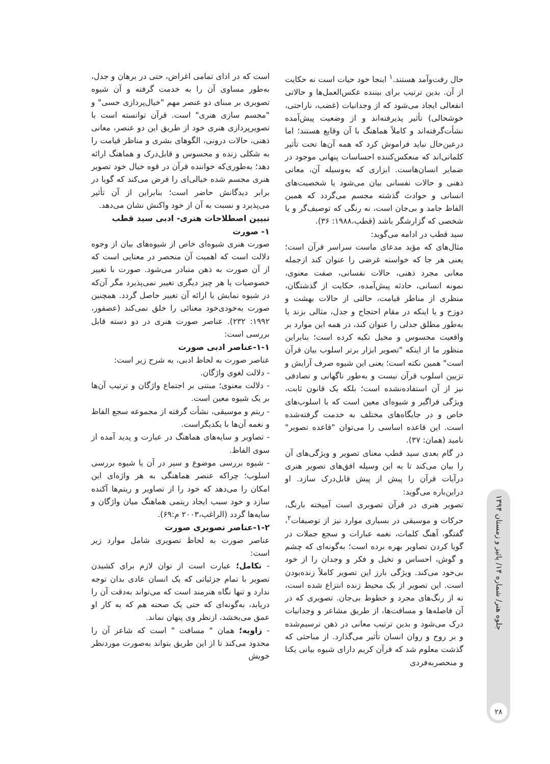حال رفت‌وآمد هستند.<sup>۱</sup> اینجا خود حیات است نه حکایت از آن. بدین ترتیب برای بیننده عکس‌العمل‌ها و حالاتی انفعالی ایجاد می‌شود که از وجدانیات (غضب، ناراحتی، خوشحالی) تأثیر پذیرفته‌اند و از وضعیت پیش‌آمده نشأت‌گرفته‌اند و کاملاً هماهنگ با آن وقایع هستند؛ اما درعین‌حال نباید فراموش کرد که همه آن‌ها تحت تأثیر کلماتی‌اند که منعکس‌کننده احساسات پنهانی موجود در ضمایر انسان‌هاست. ابزاری که به‌وسیله آن، معانی ذهنی و حالات نفسانی بیان می‌شود یا شخصیت‌های انسانی و حوادث گذشته مجسم می‌گردد که همین الفاظ جامد و بی‌جان است، نه رنگی که توصیف‌گر و یا شخصی که گزارشگر باشد (قطب،۱۹۸۸: ۳۶).
سید قطب در ادامه می‌گوید:
مثال‌های که مؤید مدعای ماست سراسر قرآن است؛ یعنی هر جا که خواسته غرضی را عنوان کند ازجمله معانی مجرد ذهنی، حالات نفسانی، صفت معنوی، نمونه انسانی، حادثه پیش‌آمده، حکایت از گذشتگان، منظری از مناظر قیامت، حالتی از حالات بهشت و دوزخ و یا اینکه در مقام احتجاج و جدل، مثالی بزند یا به‌طور مطلق جدلی را عنوان کند، در همه این موارد بر واقعیت محسوس و مخیل تکیه کرده است؛ بنابراین منظور ما از اینکه "تصویر ابزار برتر اسلوب بیان قرآن است" همین نکته است؛ یعنی این شیوه صرف آرایش و تزیین اسلوب قرآن نیست و به‌طور ناگهانی و تصادفی نیز از آن استفاده‌نشده است؛ بلکه یک قانون ثابت، ویژگی فراگیر و شیوه‌ای معین است که با اسلوب‌های خاص و در جایگاه‌های مختلف به خدمت گرفته‌شده است. این قاعده اساسی را می‌توان "قاعده تصویر" نامید (همان: ۳۷).
در گام بعدی سید قطب معنای تصویر و ویژگی‌های آن را بیان می‌کند تا به این وسیله افق‌های تصویر هنری درآیات قرآن را پیش از پیش قابل‌درک سازد. او دراین‌باره می‌گوید:
تصویر هنری در قرآن تصویری است آمیخته بارنگ، حرکات و موسیقی در بسیاری موارد نیز از توصیفات<sup>۲</sup>، گفتگو، آهنگ کلمات، نغمه عبارات و سجع جملات در گویا کردن تصاویر بهره برده است؛ به‌گونه‌ای که چشم و گوش، احساس و تخیل و فکر و وجدان را از خود بی‌خود می‌کند. ویژگی بارز این تصویر کاملاً زنده‌بودن است. این تصویر از یک محیط زنده انتزاع شده است، نه از رنگ‌های مجرد و خطوط بی‌جان. تصویری که در آن فاصله‌ها و مسافت‌ها، از طریق مشاعر و وجدانیات درک می‌شود و بدین ترتیب معانی در ذهن ترسیم‌شده و بر روح و روان انسان تأثیر می‌گذارد. از مباحثی که گذشت معلوم شد که قرآن کریم دارای شیوه بیانی یکتا و منحصربه‌فردی
است که در ادای تمامی اغراض، حتی در برهان و جدل، به‌طور مساوی آن را به خدمت گرفته و آن شیوه تصویری بر مبنای دو عنصر مهم "خیال‌پردازی حسی" و "مجسم سازی هنری" است. قرآن توانسته است با تصویرپردازی هنری خود از طریق این دو عنصر، معانی ذهنی، حالات درونی، الگوهای بشری و مناظر قیامت را به شکلی زنده و محسوس و قابل‌درک و هماهنگ ارائه دهد؛ به‌طوری‌که خواننده قرآن در قوه خیال خود تصویر هنری مجسم شده خیالی‌ای را فرض می‌کند که گویا در برابر دیدگانش حاضر است؛ بنابراین از آن تأثیر می‌پذیرد و نسبت به آن از خود واکنش نشان می‌دهد.
تبیین اصطلاحات هنری- ادبی سید قطب
۱- صورت
صورت هنری شیوه‌ای خاص از شیوه‌های بیان از وجوه دلالت است که اهمیت آن منحصر در معنایی است که از آن صورت به ذهن متبادر می‌شود. صورت با تغییر خصوصیات یا هر چیز دیگری تغییر نمی‌پذیرد مگر آن‌که در شیوه نمایش یا ارائه آن تغییر حاصل گردد. همچنین صورت به‌خودی‌خود معنائی را خلق نمی‌کند (عصفور، ۱۹۹۲: ۲۳۲). عناصر صورت هنری در دو دسته قابل بررسی است:
۱-۱-عناصر ادبی صورت
عناصر صورت به لحاظ ادبی، به شرح زیر است:
- دلالت لغوی واژگان.
- دلالت معنوی؛ مبتنی بر اجتماع واژگان و ترتیب آن‌ها بر یک شیوه معین است.
- ریتم و موسیقی، نشأت گرفته از مجموعه سجع الفاظ و نغمه آن‌ها با یکدیگراست.
- تصاویر و سایه‌های هماهنگ در عبارت و پدید آمده از سوی الفاظ.
- شیوه بررسی موضوع و سیر در آن یا شیوه بررسی اسلوب؛ چراکه عنصر هماهنگی به هر واژه‌ای این امکان را می‌دهد که خود را از تصاویر و ریتم‌ها آکنده سازد و خود سبب ایجاد ریتمی هماهنگ میان واژگان و سایه‌ها گردد (الراغب،۲۰۰۳ م:۶۹).
۱-۲-عناصر تصویری صورت
عناصر صورت به لحاظ تصویری شامل موارد زیر است:
- تکامل؛ عبارت است از توان لازم برای کشیدن تصویر با تمام جزئیاتی که یک انسان عادی بدان توجه ندارد و تنها نگاه هنرمند است که می‌تواند به‌دقت آن را دریابد، به‌گونه‌ای که حتی یک صحنه هم که به کار او عمق می‌بخشد، ازنظر وی پنهان نماند.
- زاویه؛ همان " مسافت " است که شاعر آن را محدود می‌کند تا از این طریق بتواند به‌صورت موردنظر خویش
جلوه هنر/ شماره ۱۴/ پائیز و زمستان ۱۳۹۴
۲۸